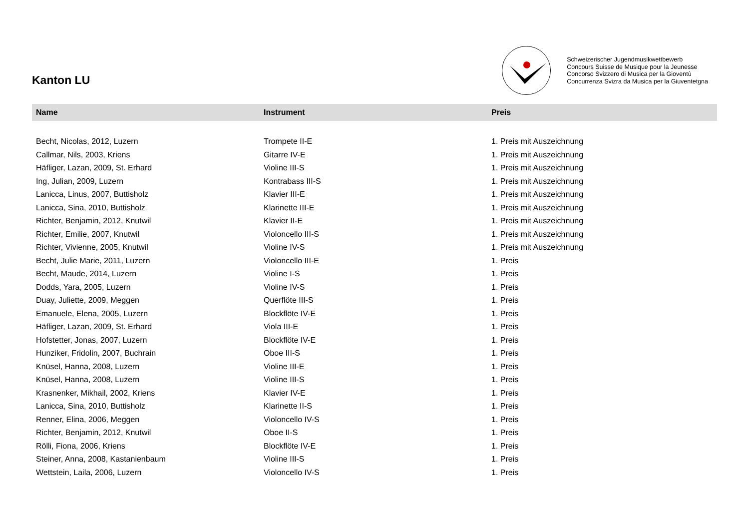Kanton LU
Schweizerischer Jugendmusikwettbewerb
Concours Suisse de Musique pour la Jeunesse
Concorso Svizzero di Musica per la Gioventù
Concurrenza Svizra da Musica per la Giuventetgna
| Name | Instrument | Preis |
| --- | --- | --- |
| Becht, Nicolas, 2012, Luzern | Trompete II-E | 1. Preis mit Auszeichnung |
| Callmar, Nils, 2003, Kriens | Gitarre IV-E | 1. Preis mit Auszeichnung |
| Häfliger, Lazan, 2009, St. Erhard | Violine III-S | 1. Preis mit Auszeichnung |
| Ing, Julian, 2009, Luzern | Kontrabass III-S | 1. Preis mit Auszeichnung |
| Lanicca, Linus, 2007, Buttisholz | Klavier III-E | 1. Preis mit Auszeichnung |
| Lanicca, Sina, 2010, Buttisholz | Klarinette III-E | 1. Preis mit Auszeichnung |
| Richter, Benjamin, 2012, Knutwil | Klavier II-E | 1. Preis mit Auszeichnung |
| Richter, Emilie, 2007, Knutwil | Violoncello III-S | 1. Preis mit Auszeichnung |
| Richter, Vivienne, 2005, Knutwil | Violine IV-S | 1. Preis mit Auszeichnung |
| Becht, Julie Marie, 2011, Luzern | Violoncello III-E | 1. Preis |
| Becht, Maude, 2014, Luzern | Violine I-S | 1. Preis |
| Dodds, Yara, 2005, Luzern | Violine IV-S | 1. Preis |
| Duay, Juliette, 2009, Meggen | Querflöte III-S | 1. Preis |
| Emanuele, Elena, 2005, Luzern | Blockflöte IV-E | 1. Preis |
| Häfliger, Lazan, 2009, St. Erhard | Viola III-E | 1. Preis |
| Hofstetter, Jonas, 2007, Luzern | Blockflöte IV-E | 1. Preis |
| Hunziker, Fridolin, 2007, Buchrain | Oboe III-S | 1. Preis |
| Knüsel, Hanna, 2008, Luzern | Violine III-E | 1. Preis |
| Knüsel, Hanna, 2008, Luzern | Violine III-S | 1. Preis |
| Krasnenker, Mikhail, 2002, Kriens | Klavier IV-E | 1. Preis |
| Lanicca, Sina, 2010, Buttisholz | Klarinette II-S | 1. Preis |
| Renner, Elina, 2006, Meggen | Violoncello IV-S | 1. Preis |
| Richter, Benjamin, 2012, Knutwil | Oboe II-S | 1. Preis |
| Rölli, Fiona, 2006, Kriens | Blockflöte IV-E | 1. Preis |
| Steiner, Anna, 2008, Kastanienbaum | Violine III-S | 1. Preis |
| Wettstein, Laila, 2006, Luzern | Violoncello IV-S | 1. Preis |